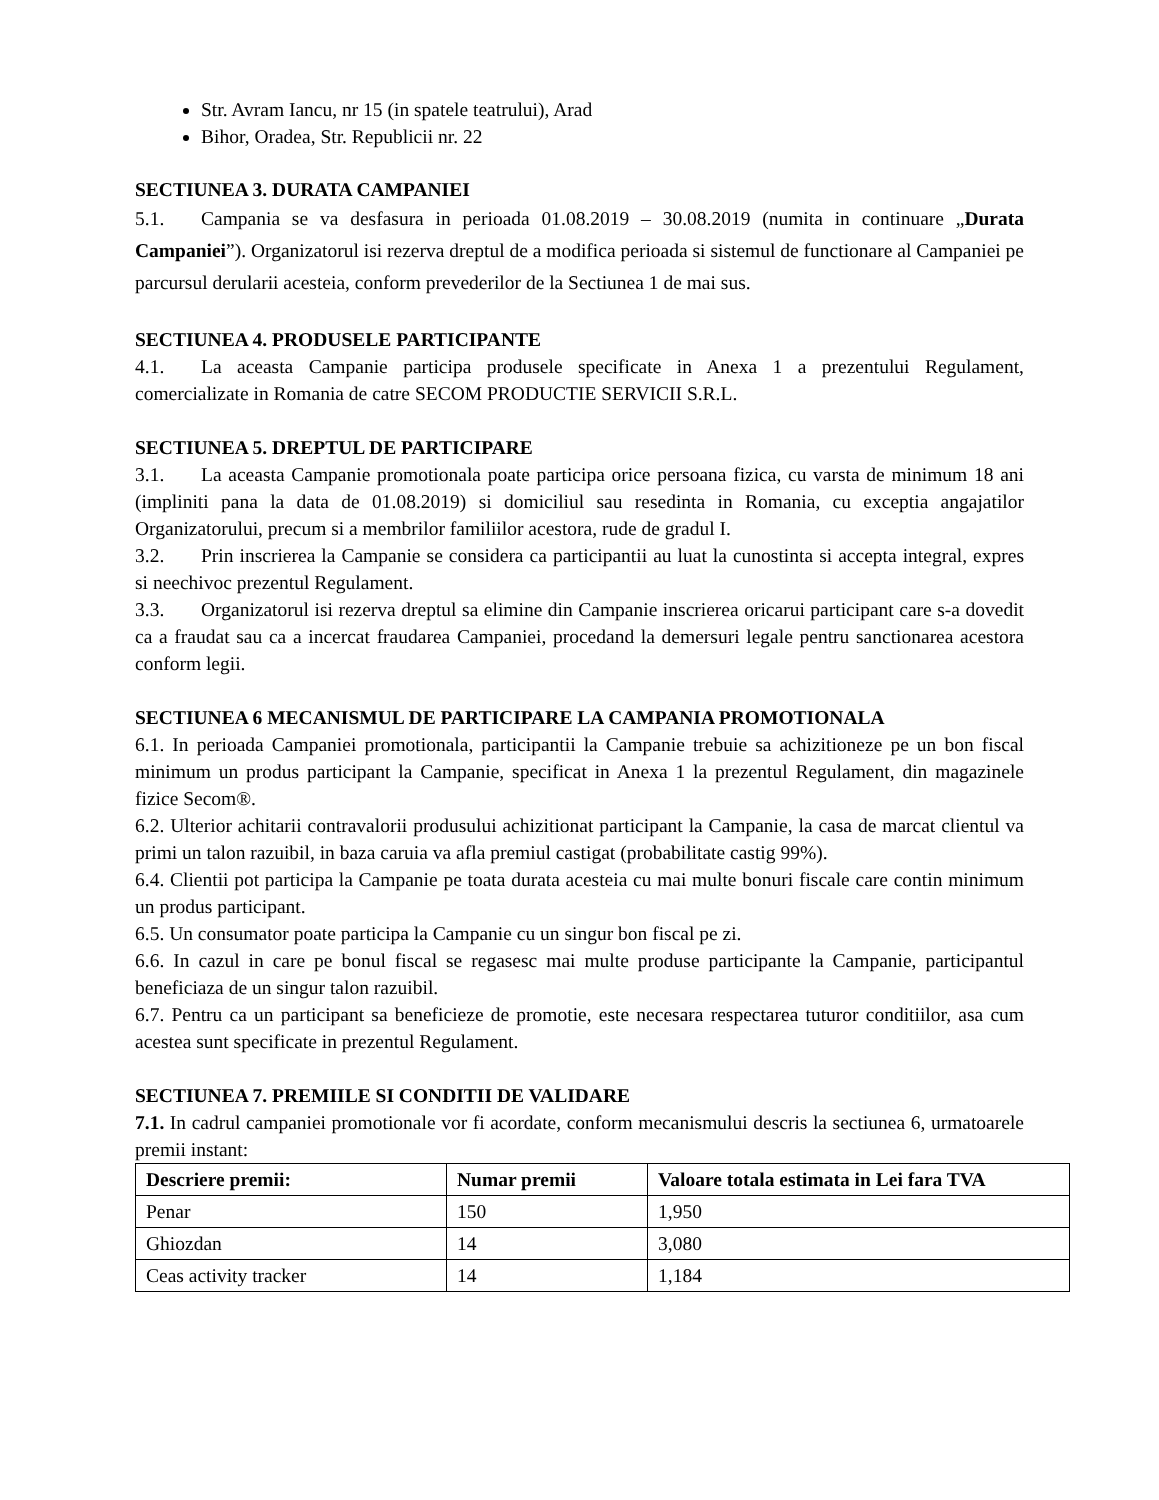Str. Avram Iancu, nr 15 (in spatele teatrului), Arad
Bihor, Oradea, Str. Republicii nr. 22
SECTIUNEA 3. DURATA CAMPANIEI
5.1. Campania se va desfasura in perioada 01.08.2019 – 30.08.2019 (numita in continuare „Durata Campaniei”). Organizatorul isi rezerva dreptul de a modifica perioada si sistemul de functionare al Campaniei pe parcursul derularii acesteia, conform prevederilor de la Sectiunea 1 de mai sus.
SECTIUNEA 4. PRODUSELE PARTICIPANTE
4.1. La aceasta Campanie participa produsele specificate in Anexa 1 a prezentului Regulament, comercializate in Romania de catre SECOM PRODUCTIE SERVICII S.R.L.
SECTIUNEA 5. DREPTUL DE PARTICIPARE
3.1. La aceasta Campanie promotionala poate participa orice persoana fizica, cu varsta de minimum 18 ani (impliniti pana la data de 01.08.2019) si domiciliul sau resedinta in Romania, cu exceptia angajatilor Organizatorului, precum si a membrilor familiilor acestora, rude de gradul I.
3.2. Prin inscrierea la Campanie se considera ca participantii au luat la cunostinta si accepta integral, expres si neechivoc prezentul Regulament.
3.3. Organizatorul isi rezerva dreptul sa elimine din Campanie inscrierea oricarui participant care s-a dovedit ca a fraudat sau ca a incercat fraudarea Campaniei, procedand la demersuri legale pentru sanctionarea acestora conform legii.
SECTIUNEA 6 MECANISMUL DE PARTICIPARE LA CAMPANIA PROMOTIONALA
6.1. In perioada Campaniei promotionala, participantii la Campanie trebuie sa achizitioneze pe un bon fiscal minimum un produs participant la Campanie, specificat in Anexa 1 la prezentul Regulament, din magazinele fizice Secom®.
6.2. Ulterior achitarii contravalorii produsului achizitionat participant la Campanie, la casa de marcat clientul va primi un talon razuibil, in baza caruia va afla premiul castigat (probabilitate castig 99%).
6.4. Clientii pot participa la Campanie pe toata durata acesteia cu mai multe bonuri fiscale care contin minimum un produs participant.
6.5. Un consumator poate participa la Campanie cu un singur bon fiscal pe zi.
6.6. In cazul in care pe bonul fiscal se regasesc mai multe produse participante la Campanie, participantul beneficiaza de un singur talon razuibil.
6.7. Pentru ca un participant sa beneficieze de promotie, este necesara respectarea tuturor conditiilor, asa cum acestea sunt specificate in prezentul Regulament.
SECTIUNEA 7. PREMIILE SI CONDITII DE VALIDARE
7.1. In cadrul campaniei promotionale vor fi acordate, conform mecanismului descris la sectiunea 6, urmatoarele premii instant:
| Descriere premii: | Numar premii | Valoare totala estimata in Lei fara TVA |
| --- | --- | --- |
| Penar | 150 | 1,950 |
| Ghiozdan | 14 | 3,080 |
| Ceas activity tracker | 14 | 1,184 |